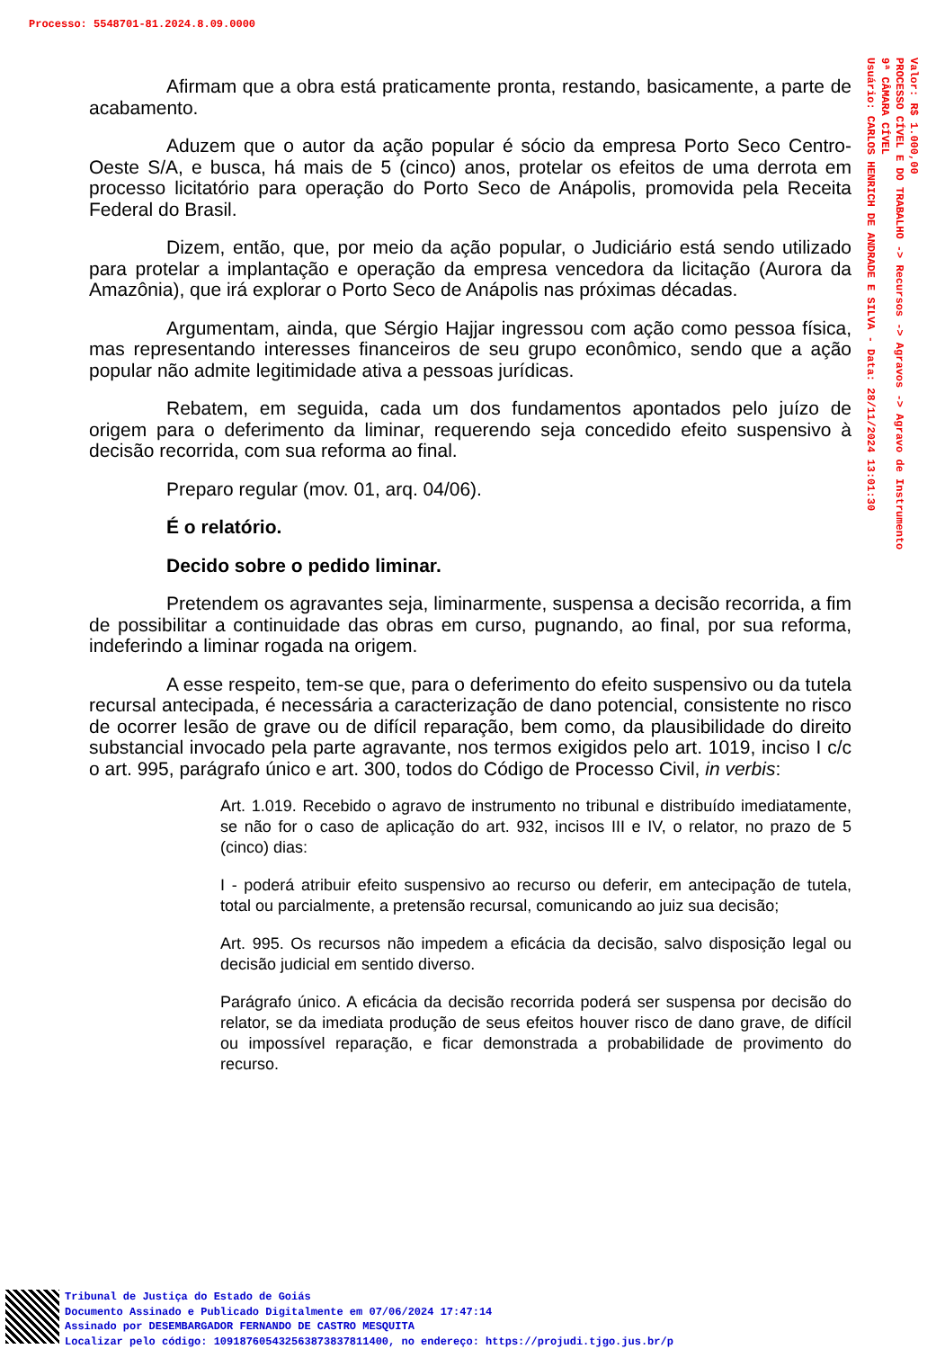Processo: 5548701-81.2024.8.09.0000
Valor: R$ 1.000,00 PROCESSO CÍVEL E DO TRABALHO -> Recursos -> Agravos -> Agravo de Instrumento 9ª CÂMARA CÍVEL Usuário: CARLOS HENRICH DE ANDRADE E SILVA - Data: 28/11/2024 13:01:30
Afirmam que a obra está praticamente pronta, restando, basicamente, a parte de acabamento.
Aduzem que o autor da ação popular é sócio da empresa Porto Seco Centro-Oeste S/A, e busca, há mais de 5 (cinco) anos, protelar os efeitos de uma derrota em processo licitatório para operação do Porto Seco de Anápolis, promovida pela Receita Federal do Brasil.
Dizem, então, que, por meio da ação popular, o Judiciário está sendo utilizado para protelar a implantação e operação da empresa vencedora da licitação (Aurora da Amazônia), que irá explorar o Porto Seco de Anápolis nas próximas décadas.
Argumentam, ainda, que Sérgio Hajjar ingressou com ação como pessoa física, mas representando interesses financeiros de seu grupo econômico, sendo que a ação popular não admite legitimidade ativa a pessoas jurídicas.
Rebatem, em seguida, cada um dos fundamentos apontados pelo juízo de origem para o deferimento da liminar, requerendo seja concedido efeito suspensivo à decisão recorrida, com sua reforma ao final.
Preparo regular (mov. 01, arq. 04/06).
É o relatório.
Decido sobre o pedido liminar.
Pretendem os agravantes seja, liminarmente, suspensa a decisão recorrida, a fim de possibilitar a continuidade das obras em curso, pugnando, ao final, por sua reforma, indeferindo a liminar rogada na origem.
A esse respeito, tem-se que, para o deferimento do efeito suspensivo ou da tutela recursal antecipada, é necessária a caracterização de dano potencial, consistente no risco de ocorrer lesão de grave ou de difícil reparação, bem como, da plausibilidade do direito substancial invocado pela parte agravante, nos termos exigidos pelo art. 1019, inciso I c/c o art. 995, parágrafo único e art. 300, todos do Código de Processo Civil, in verbis:
Art. 1.019. Recebido o agravo de instrumento no tribunal e distribuído imediatamente, se não for o caso de aplicação do art. 932, incisos III e IV, o relator, no prazo de 5 (cinco) dias:
I - poderá atribuir efeito suspensivo ao recurso ou deferir, em antecipação de tutela, total ou parcialmente, a pretensão recursal, comunicando ao juiz sua decisão;
Art. 995. Os recursos não impedem a eficácia da decisão, salvo disposição legal ou decisão judicial em sentido diverso.
Parágrafo único. A eficácia da decisão recorrida poderá ser suspensa por decisão do relator, se da imediata produção de seus efeitos houver risco de dano grave, de difícil ou impossível reparação, e ficar demonstrada a probabilidade de provimento do recurso.
Tribunal de Justiça do Estado de Goiás
Documento Assinado e Publicado Digitalmente em 07/06/2024 17:47:14
Assinado por DESEMBARGADOR FERNANDO DE CASTRO MESQUITA
Localizar pelo código: 109187605432563873837811400, no endereço: https://projudi.tjgo.jus.br/p